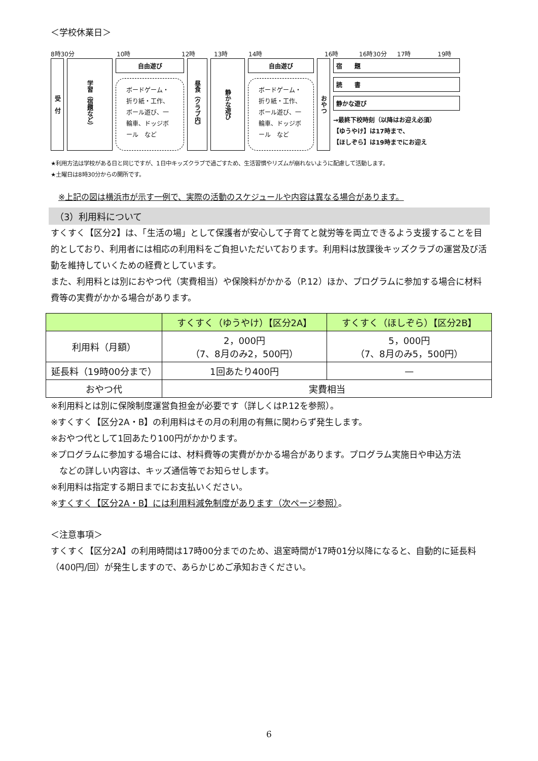＜学校休業日＞
8時30分 10時 12時 13時 14時 16時 16時30分 17時 19時
受　付
学習（宿題など）
自由遊び
ボードゲーム・折り紙・工作、ボール遊び、一輪車、ドッジボール　など
昼食（クラブ内）
静かな遊び
自由遊び
ボードゲーム・折り紙・工作、ボール遊び、一輪車、ドッジボール　など
おやつ
宿　　題
読　　書
静かな遊び
→最終下校時刻（以降はお迎え必須）
【ゆうやけ】は17時まで、
【ほしぞら】は19時までにお迎え
★利用方法は学校がある日と同じですが、1日中キッズクラブで過ごすため、生活習慣やリズムが崩れないように配慮して活動します。
★土曜日は8時30分からの開所です。
※上記の図は横浜市が示す一例で、実際の活動のスケジュールや内容は異なる場合があります。
（3）利用料について
すくすく【区分2】は、「生活の場」として保護者が安心して子育てと就労等を両立できるよう支援することを目的としており、利用者には相応の利用料をご負担いただいております。利用料は放課後キッズクラブの運営及び活動を維持していくための経費としています。
また、利用料とは別におやつ代（実費相当）や保険料がかかる（P.12）ほか、プログラムに参加する場合に材料費等の実費がかかる場合があります。
| | すくすく（ゆうやけ）【区分2A】 | すくすく（ほしぞら）【区分2B】 |
| --- | --- | --- |
| 利用料（月額） | 2，000円 （7、8月のみ2，500円） | 5，000円 （7、8月のみ5，500円） |
| 延長料（19時00分まで） | 1回あたり400円 | — |
| おやつ代 | 実費相当 | |
※利用料とは別に保険制度運営負担金が必要です（詳しくはP.12を参照）。
※すくすく【区分2A・B】の利用料はその月の利用の有無に関わらず発生します。
※おやつ代として1回あたり100円がかかります。
※プログラムに参加する場合には、材料費等の実費がかかる場合があります。プログラム実施日や申込方法
　などの詳しい内容は、キッズ通信等でお知らせします。
※利用料は指定する期日までにお支払いください。
※すくすく【区分2A・B】には利用料減免制度があります（次ページ参照）。
＜注意事項＞
すくすく【区分2A】の利用時間は17時00分までのため、退室時間が17時01分以降になると、自動的に延長料（400円/回）が発生しますので、あらかじめご承知おきください。
6